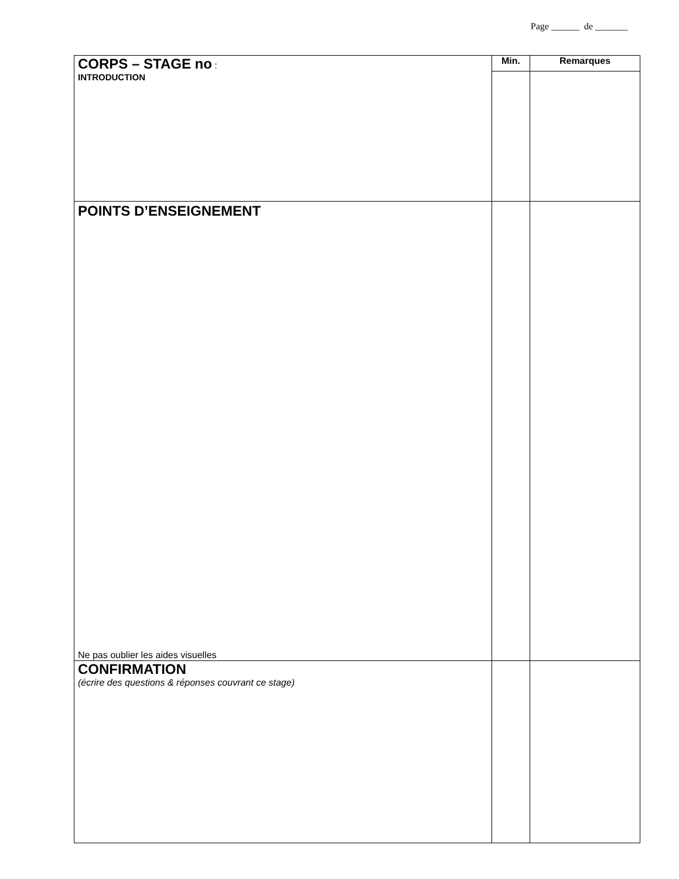Page ______ de _______
| CORPS – STAGE no : INTRODUCTION | Min. | Remarques |
| POINTS D’ENSEIGNEMENT Ne pas oublier les aides visuelles | | |
| CONFIRMATION (écrire des questions & réponses couvrant ce stage) | | |